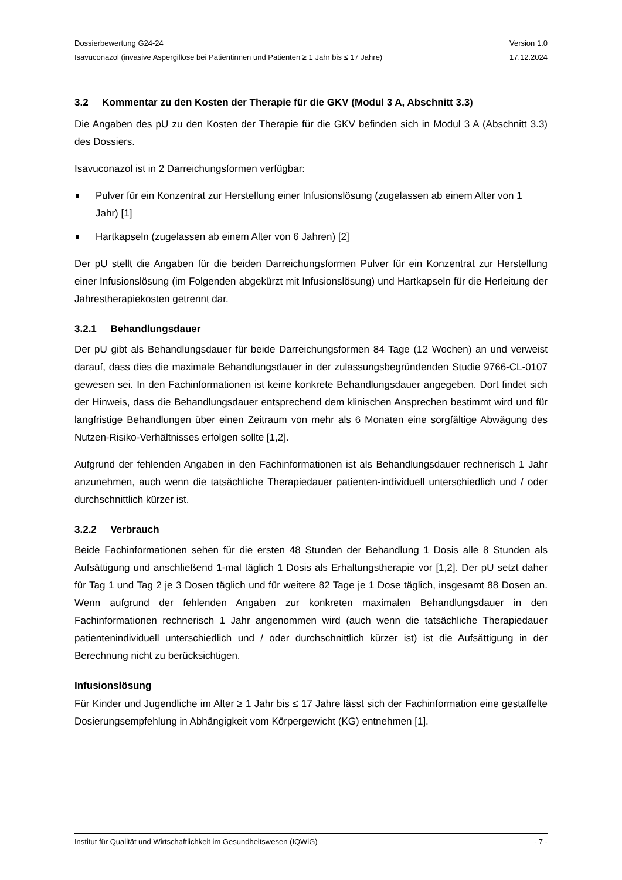Dossierbewertung G24-24 Version 1.0
Isavuconazol (invasive Aspergillose bei Patientinnen und Patienten ≥ 1 Jahr bis ≤ 17 Jahre) 17.12.2024
3.2 Kommentar zu den Kosten der Therapie für die GKV (Modul 3 A, Abschnitt 3.3)
Die Angaben des pU zu den Kosten der Therapie für die GKV befinden sich in Modul 3 A (Abschnitt 3.3) des Dossiers.
Isavuconazol ist in 2 Darreichungsformen verfügbar:
Pulver für ein Konzentrat zur Herstellung einer Infusionslösung (zugelassen ab einem Alter von 1 Jahr) [1]
Hartkapseln (zugelassen ab einem Alter von 6 Jahren) [2]
Der pU stellt die Angaben für die beiden Darreichungsformen Pulver für ein Konzentrat zur Herstellung einer Infusionslösung (im Folgenden abgekürzt mit Infusionslösung) und Hartkapseln für die Herleitung der Jahrestherapiekosten getrennt dar.
3.2.1 Behandlungsdauer
Der pU gibt als Behandlungsdauer für beide Darreichungsformen 84 Tage (12 Wochen) an und verweist darauf, dass dies die maximale Behandlungsdauer in der zulassungsbegründenden Studie 9766-CL-0107 gewesen sei. In den Fachinformationen ist keine konkrete Behandlungsdauer angegeben. Dort findet sich der Hinweis, dass die Behandlungsdauer entsprechend dem klinischen Ansprechen bestimmt wird und für langfristige Behandlungen über einen Zeitraum von mehr als 6 Monaten eine sorgfältige Abwägung des Nutzen-Risiko-Verhältnisses erfolgen sollte [1,2].
Aufgrund der fehlenden Angaben in den Fachinformationen ist als Behandlungsdauer rechnerisch 1 Jahr anzunehmen, auch wenn die tatsächliche Therapiedauer patienten-individuell unterschiedlich und / oder durchschnittlich kürzer ist.
3.2.2 Verbrauch
Beide Fachinformationen sehen für die ersten 48 Stunden der Behandlung 1 Dosis alle 8 Stunden als Aufsättigung und anschließend 1-mal täglich 1 Dosis als Erhaltungstherapie vor [1,2]. Der pU setzt daher für Tag 1 und Tag 2 je 3 Dosen täglich und für weitere 82 Tage je 1 Dose täglich, insgesamt 88 Dosen an. Wenn aufgrund der fehlenden Angaben zur konkreten maximalen Behandlungsdauer in den Fachinformationen rechnerisch 1 Jahr angenommen wird (auch wenn die tatsächliche Therapiedauer patientenindividuell unterschiedlich und / oder durchschnittlich kürzer ist) ist die Aufsättigung in der Berechnung nicht zu berücksichtigen.
Infusionslösung
Für Kinder und Jugendliche im Alter ≥ 1 Jahr bis ≤ 17 Jahre lässt sich der Fachinformation eine gestaffelte Dosierungsempfehlung in Abhängigkeit vom Körpergewicht (KG) entnehmen [1].
Institut für Qualität und Wirtschaftlichkeit im Gesundheitswesen (IQWiG) - 7 -